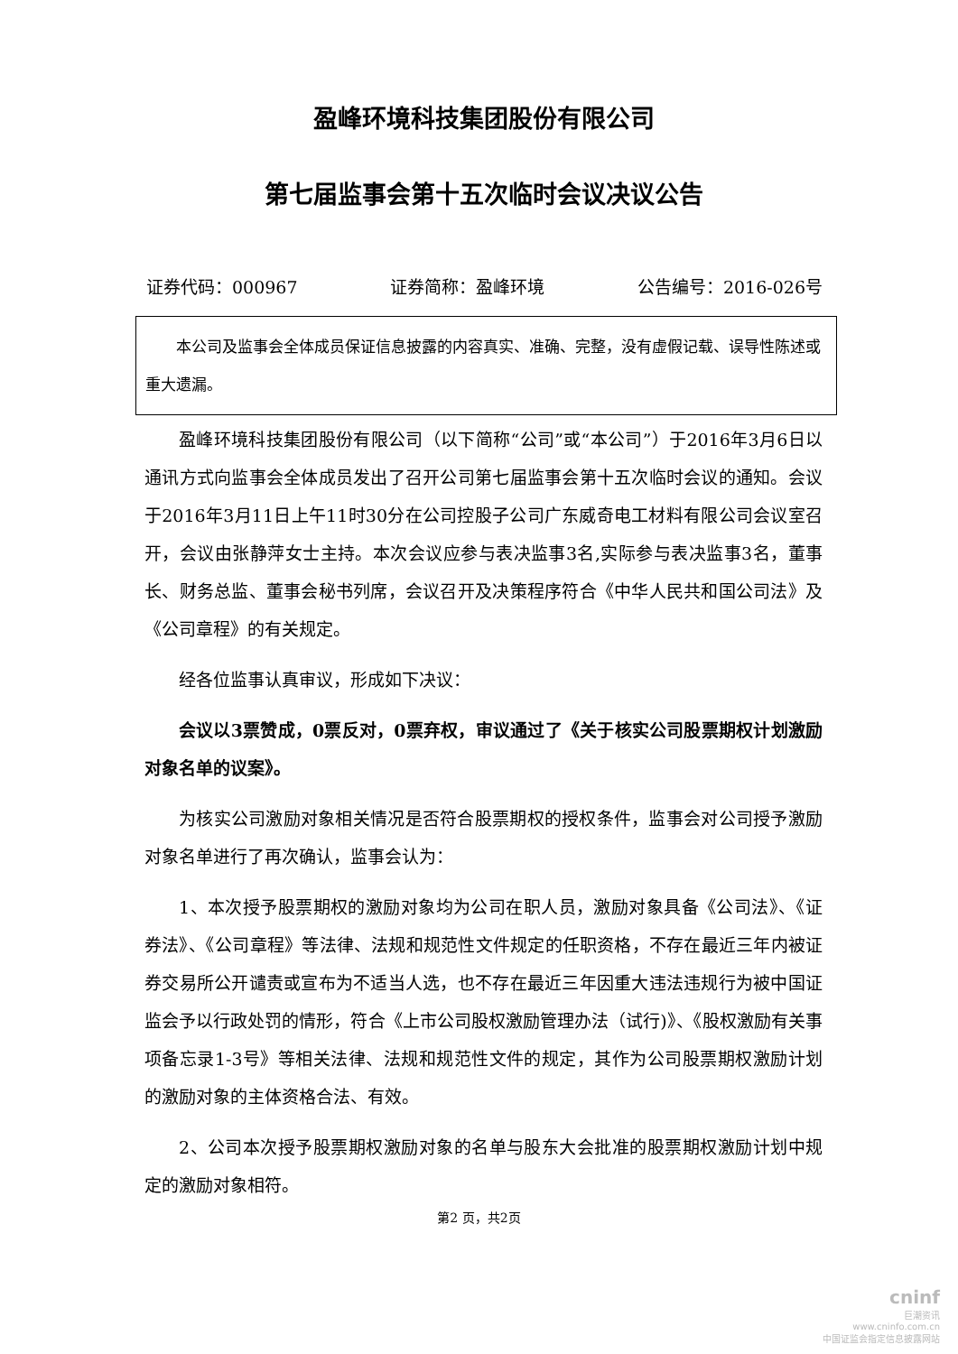盈峰环境科技集团股份有限公司
第七届监事会第十五次临时会议决议公告
证券代码：000967 证券简称：盈峰环境 公告编号：2016-026号
  本公司及监事会全体成员保证信息披露的内容真实、准确、完整，没有虚假记载、误导性陈述或重大遗漏。
盈峰环境科技集团股份有限公司（以下简称“公司”或“本公司”）于2016年3月6日以通讯方式向监事会全体成员发出了召开公司第七届监事会第十五次临时会议的通知。会议于2016年3月11日上午11时30分在公司控股子公司广东威奇电工材料有限公司会议室召开，会议由张静萍女士主持。本次会议应参与表决监事3名,实际参与表决监事3名，董事长、财务总监、董事会秘书列席，会议召开及决策程序符合《中华人民共和国公司法》及《公司章程》的有关规定。
经各位监事认真审议，形成如下决议：
会议以3票赞成，0票反对，0票弃权，审议通过了《关于核实公司股票期权计划激励对象名单的议案》。
为核实公司激励对象相关情况是否符合股票期权的授权条件，监事会对公司授予激励对象名单进行了再次确认，监事会认为：
1、本次授予股票期权的激励对象均为公司在职人员，激励对象具备《公司法》、《证券法》、《公司章程》等法律、法规和规范性文件规定的任职资格，不存在最近三年内被证券交易所公开谴责或宣布为不适当人选，也不存在最近三年因重大违法违规行为被中国证监会予以行政处罚的情形，符合《上市公司股权激励管理办法（试行)》、《股权激励有关事项备忘录1-3号》等相关法律、法规和规范性文件的规定，其作为公司股票期权激励计划的激励对象的主体资格合法、有效。
2、公司本次授予股票期权激励对象的名单与股东大会批准的股票期权激励计划中规定的激励对象相符。
第2 页，共2页
cninf
巨潮资讯
www.cninfo.com.cn
中国证监会指定信息披露网站